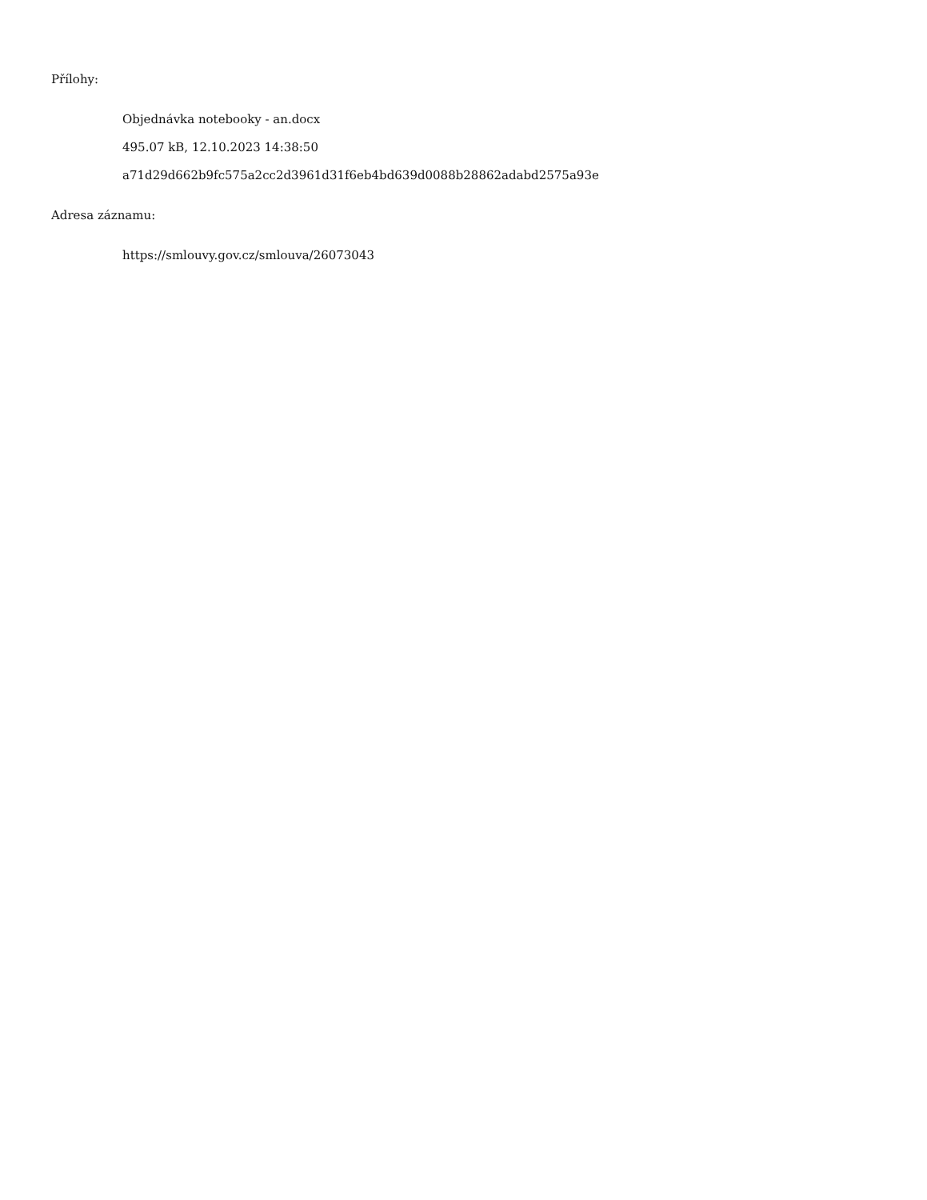Přílohy:
Objednávka notebooky - an.docx
495.07 kB, 12.10.2023 14:38:50
a71d29d662b9fc575a2cc2d3961d31f6eb4bd639d0088b28862adabd2575a93e
Adresa záznamu:
https://smlouvy.gov.cz/smlouva/26073043